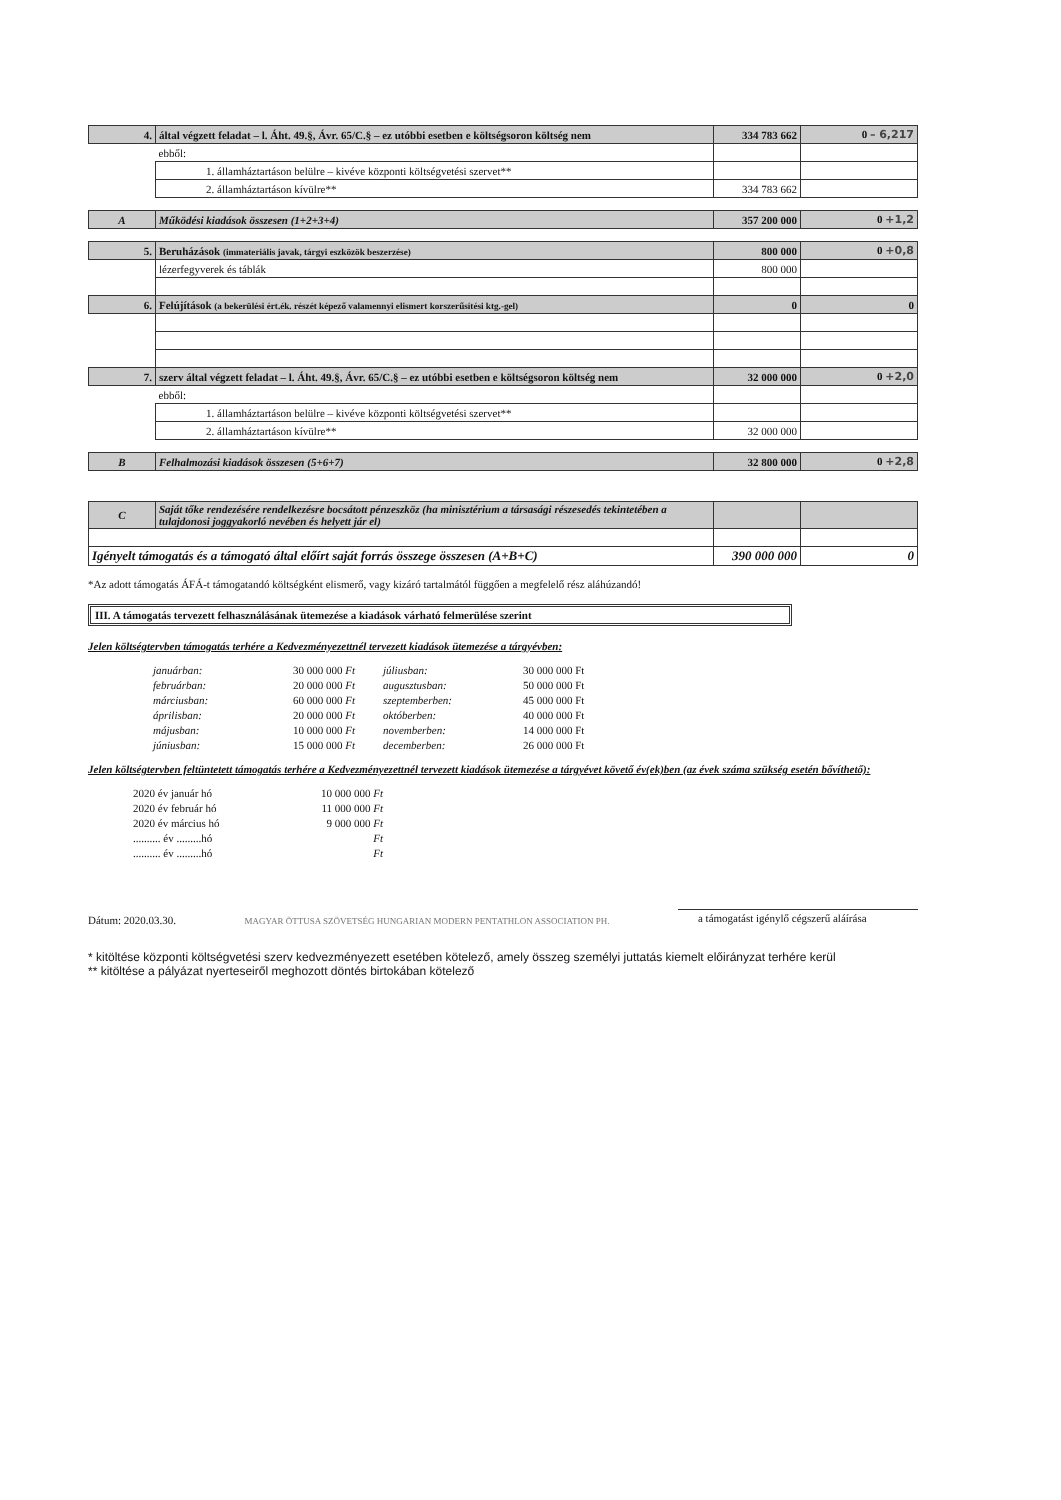| 4. | által végzett feladat – l. Áht. 49.§, Ávr. 65/C.§ – ez utóbbi esetben e költségsoron költség nem | 334 783 662 | 0 – 6,217 |
| | ebből: | | |
| | 1. államháztartáson belülre – kivéve központi költségvetési szervet** | | |
| | 2. államháztartáson kívülre** | 334 783 662 | |
| A | Működési kiadások összesen (1+2+3+4) | 357 200 000 | 0 +1,2 |
| 5. | Beruházások (immateriális javak, tárgyi eszközök beszerzése) | 800 000 | 0 +0,8 |
| | lézerfegyverek és táblák | 800 000 | |
| 6. | Felújítások (a bekerülési ért.ék. részét képező valamennyi elismert korszerűsítési ktg.-gel) | 0 | 0 |
| 7. | szerv által végzett feladat – l. Áht. 49.§, Ávr. 65/C.§ – ez utóbbi esetben e költségsoron költség nem | 32 000 000 | 0 +2,0 |
| | ebből: | | |
| | 1. államháztartáson belülre – kivéve központi költségvetési szervet** | | |
| | 2. államháztartáson kívülre** | 32 000 000 | |
| B | Felhalmozási kiadások összesen (5+6+7) | 32 800 000 | 0 +2,8 |
| C | Saját tőke rendezésére rendelkezésre bocsátott pénzeszköz (ha minisztérium a társasági részesedés tekintetében a tulajdonosi joggyakorló nevében és helyett jár el) | | |
| Igényelt támogatás és a támogató által előírt saját forrás összege összesen (A+B+C) | | 390 000 000 | 0 |
*Az adott támogatás ÁFÁ-t támogatandó költségként elismerő, vagy kizáró tartalmától függően a megfelelő rész aláhúzandó!
III. A támogatás tervezett felhasználásának ütemezése a kiadások várható felmerülése szerint
Jelen költségtervben támogatás terhére a Kedvezményezettnél tervezett kiadások ütemezése a tárgyévben:
januárban: 30 000 000 Ft júliusban: 30 000 000 Ft februárban: 20 000 000 Ft augusztusban: 50 000 000 Ft márciusban: 60 000 000 Ft szeptemberben: 45 000 000 Ft áprilisban: 20 000 000 Ft októberben: 40 000 000 Ft májusban: 10 000 000 Ft novemberben: 14 000 000 Ft júniusban: 15 000 000 Ft decemberben: 26 000 000 Ft
Jelen költségtervben feltüntetett támogatás terhére a Kedvezményezettnél tervezett kiadások ütemezése a tárgyévet követő év(ek)ben (az évek száma szükség esetén bővíthető):
2020 év január hó 10 000 000 Ft 2020 év február hó 11 000 000 Ft 2020 év március hó 9 000 000 Ft .......... év .........hó Ft .......... év .........hó Ft
Dátum: 2020.03.30. MAGYAR ÖTTUSA SZÖVETSÉG HUNGARIAN MODERN PENTATHLON ASSOCIATION PH. a támogatást igénylő cégszerű aláírása
* kitöltése központi költségvetési szerv kedvezményezett esetében kötelező, amely összeg személyi juttatás kiemelt előirányzat terhére kerül
** kitöltése a pályázat nyerteseiről meghozott döntés birtokában kötelező